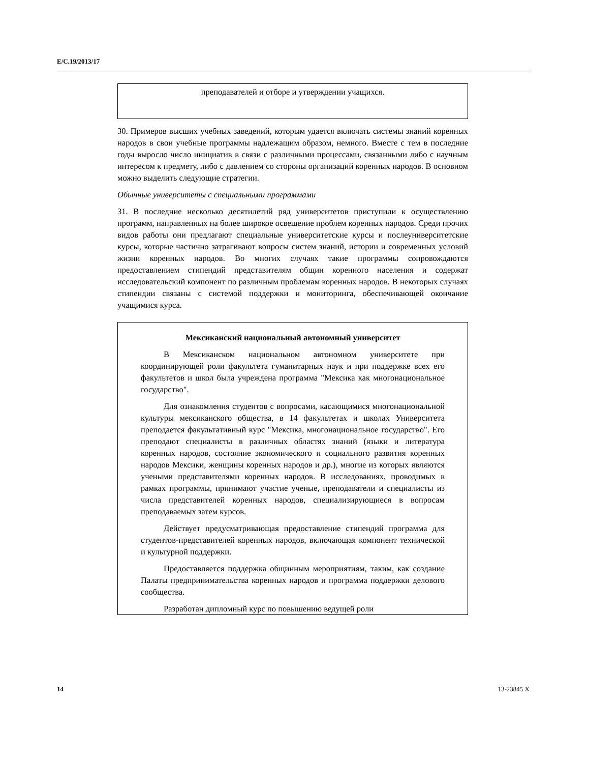E/C.19/2013/17
преподавателей и отборе и утверждении учащихся.
30. Примеров высших учебных заведений, которым удается включать системы знаний коренных народов в свои учебные программы надлежащим образом, немного. Вместе с тем в последние годы выросло число инициатив в связи с различными процессами, связанными либо с научным интересом к предмету, либо с давлением со стороны организаций коренных народов. В основном можно выделить следующие стратегии.
Обычные университеты с специальными программами
31. В последние несколько десятилетий ряд университетов приступили к осуществлению программ, направленных на более широкое освещение проблем коренных народов. Среди прочих видов работы они предлагают специальные университетские курсы и послеуниверситетские курсы, которые частично затрагивают вопросы систем знаний, истории и современных условий жизни коренных народов. Во многих случаях такие программы сопровождаются предоставлением стипендий представителям общин коренного населения и содержат исследовательский компонент по различным проблемам коренных народов. В некоторых случаях стипендии связаны с системой поддержки и мониторинга, обеспечивающей окончание учащимися курса.
Мексиканский национальный автономный университет
В Мексиканском национальном автономном университете при координирующей роли факультета гуманитарных наук и при поддержке всех его факультетов и школ была учреждена программа "Мексика как многонациональное государство".
Для ознакомления студентов с вопросами, касающимися многонациональной культуры мексиканского общества, в 14 факультетах и школах Университета преподается факультативный курс "Мексика, многонациональное государство". Его преподают специалисты в различных областях знаний (языки и литература коренных народов, состояние экономического и социального развития коренных народов Мексики, женщины коренных народов и др.), многие из которых являются учеными представителями коренных народов. В исследованиях, проводимых в рамках программы, принимают участие ученые, преподаватели и специалисты из числа представителей коренных народов, специализирующиеся в вопросам преподаваемых затем курсов.
Действует предусматривающая предоставление стипендий программа для студентов-представителей коренных народов, включающая компонент технической и культурной поддержки.
Предоставляется поддержка общинным мероприятиям, таким, как создание Палаты предпринимательства коренных народов и программа поддержки делового сообщества.
Разработан дипломный курс по повышению ведущей роли
14 13-23845 X